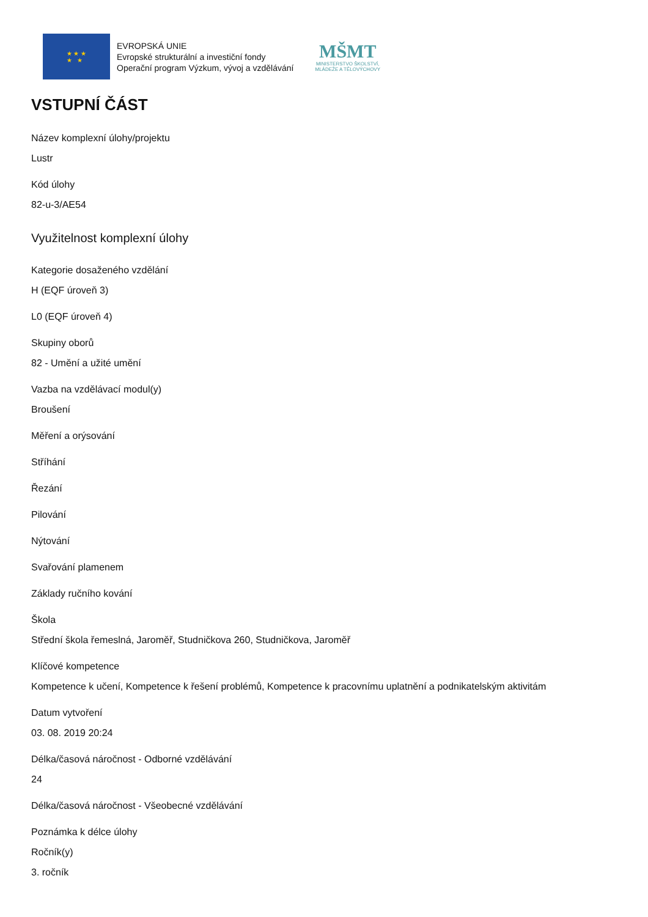★ ★ ★
★ ★
EVROPSKÁ UNIE
Evropské strukturální a investiční fondy
Operační program Výzkum, vývoj a vzdělávání
MŠMT
MINISTERSTVO ŠKOLSTVÍ,
MLÁDEŽE A TĚLOVÝCHOVY
VSTUPNÍ ČÁST
Název komplexní úlohy/projektu
Lustr
Kód úlohy
82-u-3/AE54
Využitelnost komplexní úlohy
Kategorie dosaženého vzdělání
H (EQF úroveň 3)
L0 (EQF úroveň 4)
Skupiny oborů
82 - Umění a užité umění
Vazba na vzdělávací modul(y)
Broušení
Měření a orýsování
Stříhání
Řezání
Pilování
Nýtování
Svařování plamenem
Základy ručního kování
Škola
Střední škola řemeslná, Jaroměř, Studničkova 260, Studničkova, Jaroměř
Klíčové kompetence
Kompetence k učení, Kompetence k řešení problémů, Kompetence k pracovnímu uplatnění a podnikatelským aktivitám
Datum vytvoření
03. 08. 2019 20:24
Délka/časová náročnost - Odborné vzdělávání
24
Délka/časová náročnost - Všeobecné vzdělávání
Poznámka k délce úlohy
Ročník(y)
3. ročník